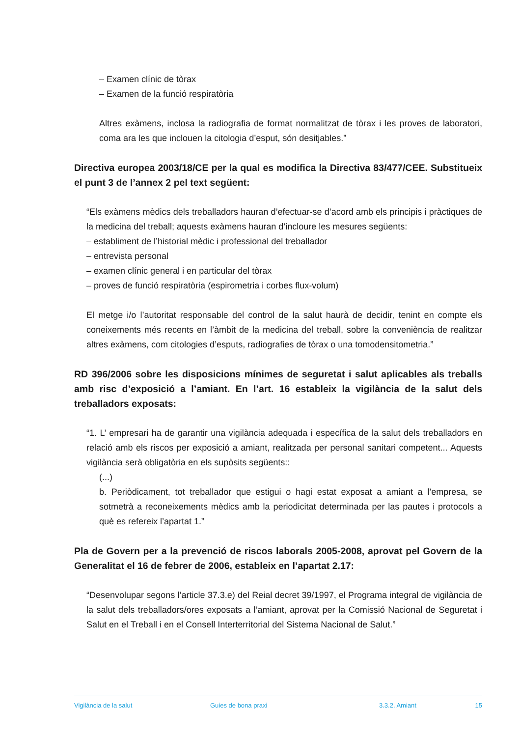– Examen clínic de tòrax
– Examen de la funció respiratòria
Altres exàmens, inclosa la radiografia de format normalitzat de tòrax i les proves de laboratori, coma ara les que inclouen la citologia d’esput, són desitjables.”
Directiva europea 2003/18/CE per la qual es modifica la Directiva 83/477/CEE. Substitueix el punt 3 de l’annex 2 pel text següent:
“Els exàmens mèdics dels treballadors hauran d’efectuar-se d’acord amb els principis i pràctiques de la medicina del treball; aquests exàmens hauran d’incloure les mesures següents:
– establiment de l’historial mèdic i professional del treballador
– entrevista personal
– examen clínic general i en particular del tòrax
– proves de funció respiratòria (espirometria i corbes flux-volum)
El metge i/o l’autoritat responsable del control de la salut haurà de decidir, tenint en compte els coneixements més recents en l’àmbit de la medicina del treball, sobre la conveniència de realitzar altres exàmens, com citologies d’esputs, radiografies de tòrax o una tomodensitometria.”
RD 396/2006 sobre les disposicions mínimes de seguretat i salut aplicables als treballs amb risc d’exposició a l’amiant. En l’art. 16 estableix la vigilància de la salut dels treballadors exposats:
“1. L’ empresari ha de garantir una vigilància adequada i específica de la salut dels treballadors en relació amb els riscos per exposició a amiant, realitzada per personal sanitari competent... Aquests vigilància serà obligatòria en els supòsits següents::
(...)
b. Periòdicament, tot treballador que estigui o hagi estat exposat a amiant a l’empresa, se sotmetrà a reconeixements mèdics amb la periodicitat determinada per las pautes i protocols a què es refereix l’apartat 1.”
Pla de Govern per a la prevenció de riscos laborals 2005-2008, aprovat pel Govern de la Generalitat el 16 de febrer de 2006, estableix en l’apartat 2.17:
“Desenvolupar segons l’article 37.3.e) del Reial decret 39/1997, el Programa integral de vigilància de la salut dels treballadors/ores exposats a l’amiant, aprovat per la Comissió Nacional de Seguretat i Salut en el Treball i en el Consell Interterritorial del Sistema Nacional de Salut.”
Vigilància de la salut Guies de bona praxi 3.3.2. Amiant 15